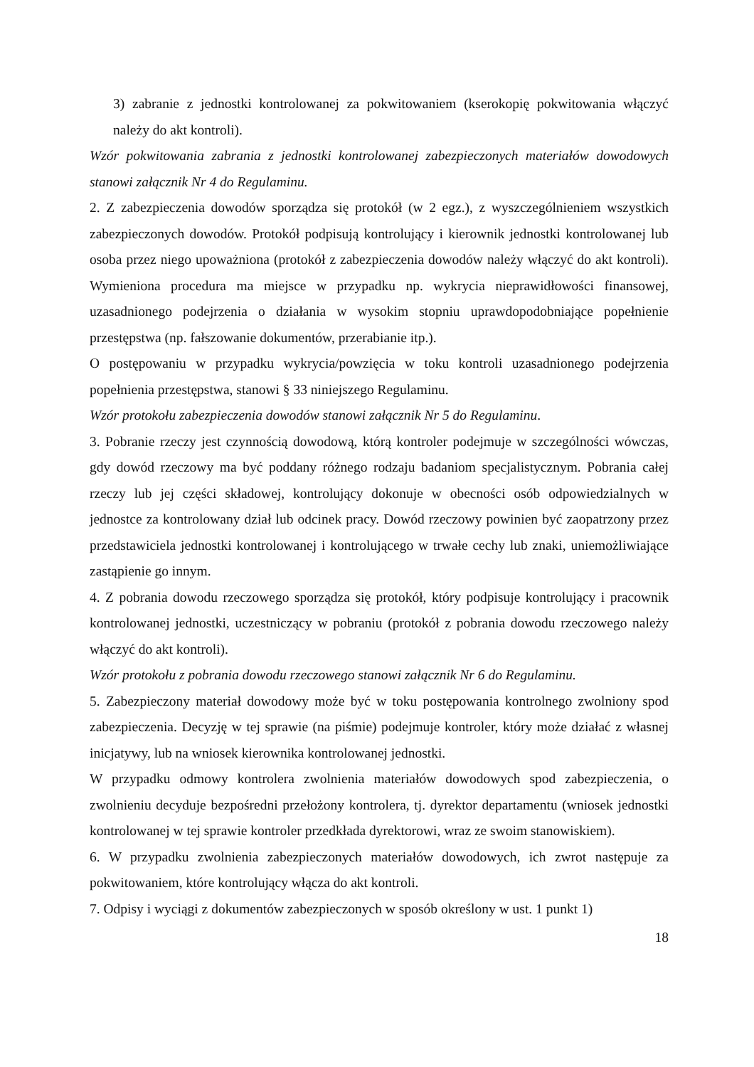3) zabranie z jednostki kontrolowanej za pokwitowaniem (kserokopię pokwitowania włączyć należy do akt kontroli).
Wzór pokwitowania zabrania z jednostki kontrolowanej zabezpieczonych materiałów dowodowych stanowi załącznik Nr 4 do Regulaminu.
2. Z zabezpieczenia dowodów sporządza się protokół (w 2 egz.), z wyszczególnieniem wszystkich zabezpieczonych dowodów. Protokół podpisują kontrolujący i kierownik jednostki kontrolowanej lub osoba przez niego upoważniona (protokół z zabezpieczenia dowodów należy włączyć do akt kontroli). Wymieniona procedura ma miejsce w przypadku np. wykrycia nieprawidłowości finansowej, uzasadnionego podejrzenia o działania w wysokim stopniu uprawdopodobniające popełnienie przestępstwa (np. fałszowanie dokumentów, przerabianie itp.).
O postępowaniu w przypadku wykrycia/powzięcia w toku kontroli uzasadnionego podejrzenia popełnienia przestępstwa, stanowi § 33 niniejszego Regulaminu.
Wzór protokołu zabezpieczenia dowodów stanowi załącznik Nr 5 do Regulaminu.
3. Pobranie rzeczy jest czynnością dowodową, którą kontroler podejmuje w szczególności wówczas, gdy dowód rzeczowy ma być poddany różnego rodzaju badaniom specjalistycznym. Pobrania całej rzeczy lub jej części składowej, kontrolujący dokonuje w obecności osób odpowiedzialnych w jednostce za kontrolowany dział lub odcinek pracy. Dowód rzeczowy powinien być zaopatrzony przez przedstawiciela jednostki kontrolowanej i kontrolującego w trwałe cechy lub znaki, uniemożliwiające zastąpienie go innym.
4. Z pobrania dowodu rzeczowego sporządza się protokół, który podpisuje kontrolujący i pracownik kontrolowanej jednostki, uczestniczący w pobraniu (protokół z pobrania dowodu rzeczowego należy włączyć do akt kontroli).
Wzór protokołu z pobrania dowodu rzeczowego stanowi załącznik Nr 6 do Regulaminu.
5. Zabezpieczony materiał dowodowy może być w toku postępowania kontrolnego zwolniony spod zabezpieczenia. Decyzję w tej sprawie (na piśmie) podejmuje kontroler, który może działać z własnej inicjatywy, lub na wniosek kierownika kontrolowanej jednostki.
W przypadku odmowy kontrolera zwolnienia materiałów dowodowych spod zabezpieczenia, o zwolnieniu decyduje bezpośredni przełożony kontrolera, tj. dyrektor departamentu (wniosek jednostki kontrolowanej w tej sprawie kontroler przedkłada dyrektorowi, wraz ze swoim stanowiskiem).
6. W przypadku zwolnienia zabezpieczonych materiałów dowodowych, ich zwrot następuje za pokwitowaniem, które kontrolujący włącza do akt kontroli.
7. Odpisy i wyciągi z dokumentów zabezpieczonych w sposób określony w ust. 1 punkt 1)
18